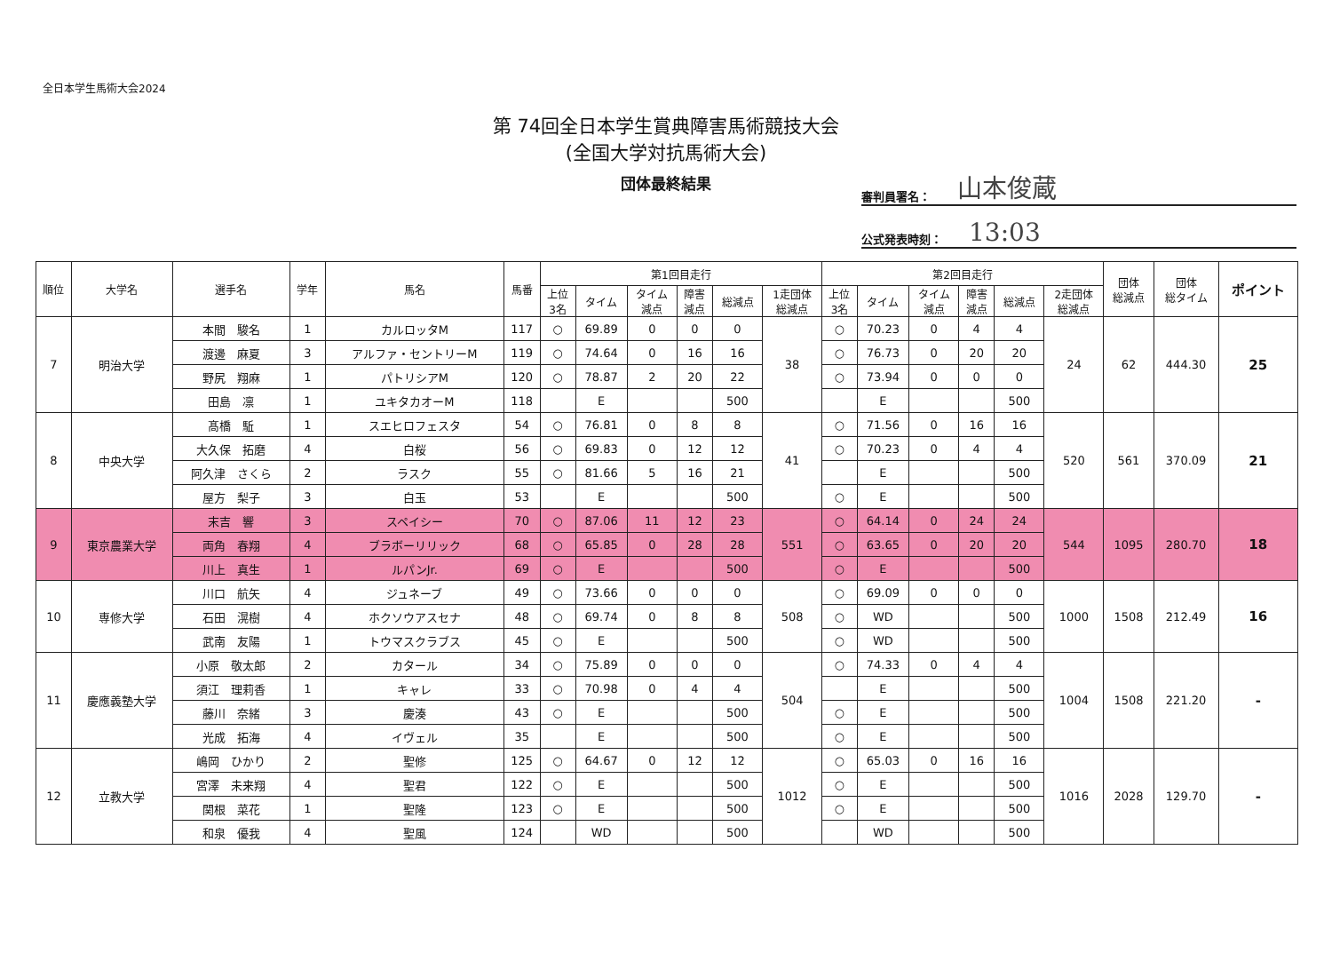全日本学生馬術大会2024
第 74回全日本学生賞典障害馬術競技大会
(全国大学対抗馬術大会)
団体最終結果
審判員署名： 山本俊蔵
公式発表時刻： 13:03
| 順位 | 大学名 | 選手名 | 学年 | 馬名 | 馬番 | 第1回目走行 | | | | | | 第2回目走行 | | | | | | 団体 総減点 | 団体 総タイム | ポイント |
| --- | --- | --- | --- | --- | --- | --- | --- | --- | --- | --- | --- | --- | --- | --- | --- | --- | --- | --- | --- | --- |
| | | | | | | 上位 3名 | タイム | タイム 減点 | 障害 減点 | 総減点 | 1走団体 総減点 | 上位 3名 | タイム | タイム 減点 | 障害 減点 | 総減点 | 2走団体 総減点 | | | |
| 7 | 明治大学 | 本間 駿名 | 1 | カルロッタM | 117 | ○ | 69.89 | 0 | 0 | 0 | 38 | ○ | 70.23 | 0 | 4 | 4 | 24 | 62 | 444.30 | 25 |
| | | 渡邊 麻夏 | 3 | アルファ・セントリーM | 119 | ○ | 74.64 | 0 | 16 | 16 | | ○ | 76.73 | 0 | 20 | 20 | | | | |
| | | 野尻 翔麻 | 1 | パトリシアM | 120 | ○ | 78.87 | 2 | 20 | 22 | | ○ | 73.94 | 0 | 0 | 0 | | | | |
| | | 田島 凛 | 1 | ユキタカオーM | 118 | | E | | | 500 | | | E | | | 500 | | | | |
| 8 | 中央大学 | 髙橋 駈 | 1 | スエヒロフェスタ | 54 | ○ | 76.81 | 0 | 8 | 8 | 41 | ○ | 71.56 | 0 | 16 | 16 | 520 | 561 | 370.09 | 21 |
| | | 大久保 拓磨 | 4 | 白桜 | 56 | ○ | 69.83 | 0 | 12 | 12 | | ○ | 70.23 | 0 | 4 | 4 | | | | |
| | | 阿久津 さくら | 2 | ラスク | 55 | ○ | 81.66 | 5 | 16 | 21 | | | E | | | 500 | | | | |
| | | 屋方 梨子 | 3 | 白玉 | 53 | | E | | | 500 | | ○ | E | | | 500 | | | | |
| 9 | 東京農業大学 | 末吉 響 | 3 | スペイシー | 70 | ○ | 87.06 | 11 | 12 | 23 | 551 | ○ | 64.14 | 0 | 24 | 24 | 544 | 1095 | 280.70 | 18 |
| | | 両角 春翔 | 4 | ブラボーリリック | 68 | ○ | 65.85 | 0 | 28 | 28 | | ○ | 63.65 | 0 | 20 | 20 | | | | |
| | | 川上 真生 | 1 | ルパンJr. | 69 | ○ | E | | | 500 | | ○ | E | | | 500 | | | | |
| 10 | 専修大学 | 川口 航矢 | 4 | ジュネーブ | 49 | ○ | 73.66 | 0 | 0 | 0 | 508 | ○ | 69.09 | 0 | 0 | 0 | 1000 | 1508 | 212.49 | 16 |
| | | 石田 滉樹 | 4 | ホクソウアスセナ | 48 | ○ | 69.74 | 0 | 8 | 8 | | ○ | WD | | | 500 | | | | |
| | | 武南 友陽 | 1 | トウマスクラブス | 45 | ○ | E | | | 500 | | ○ | WD | | | 500 | | | | |
| 11 | 慶應義塾大学 | 小原 敬太郎 | 2 | カタール | 34 | ○ | 75.89 | 0 | 0 | 0 | 504 | ○ | 74.33 | 0 | 4 | 4 | 1004 | 1508 | 221.20 | - |
| | | 須江 理莉香 | 1 | キャレ | 33 | ○ | 70.98 | 0 | 4 | 4 | | | E | | | 500 | | | | |
| | | 藤川 奈緒 | 3 | 慶湊 | 43 | ○ | E | | | 500 | | ○ | E | | | 500 | | | | |
| | | 光成 拓海 | 4 | イヴェル | 35 | | E | | | 500 | | ○ | E | | | 500 | | | | |
| 12 | 立教大学 | 嶋岡 ひかり | 2 | 聖修 | 125 | ○ | 64.67 | 0 | 12 | 12 | 1012 | ○ | 65.03 | 0 | 16 | 16 | 1016 | 2028 | 129.70 | - |
| | | 宮澤 未来翔 | 4 | 聖君 | 122 | ○ | E | | | 500 | | ○ | E | | | 500 | | | | |
| | | 関根 菜花 | 1 | 聖隆 | 123 | ○ | E | | | 500 | | ○ | E | | | 500 | | | | |
| | | 和泉 優我 | 4 | 聖風 | 124 | | WD | | | 500 | | | WD | | | 500 | | | | |